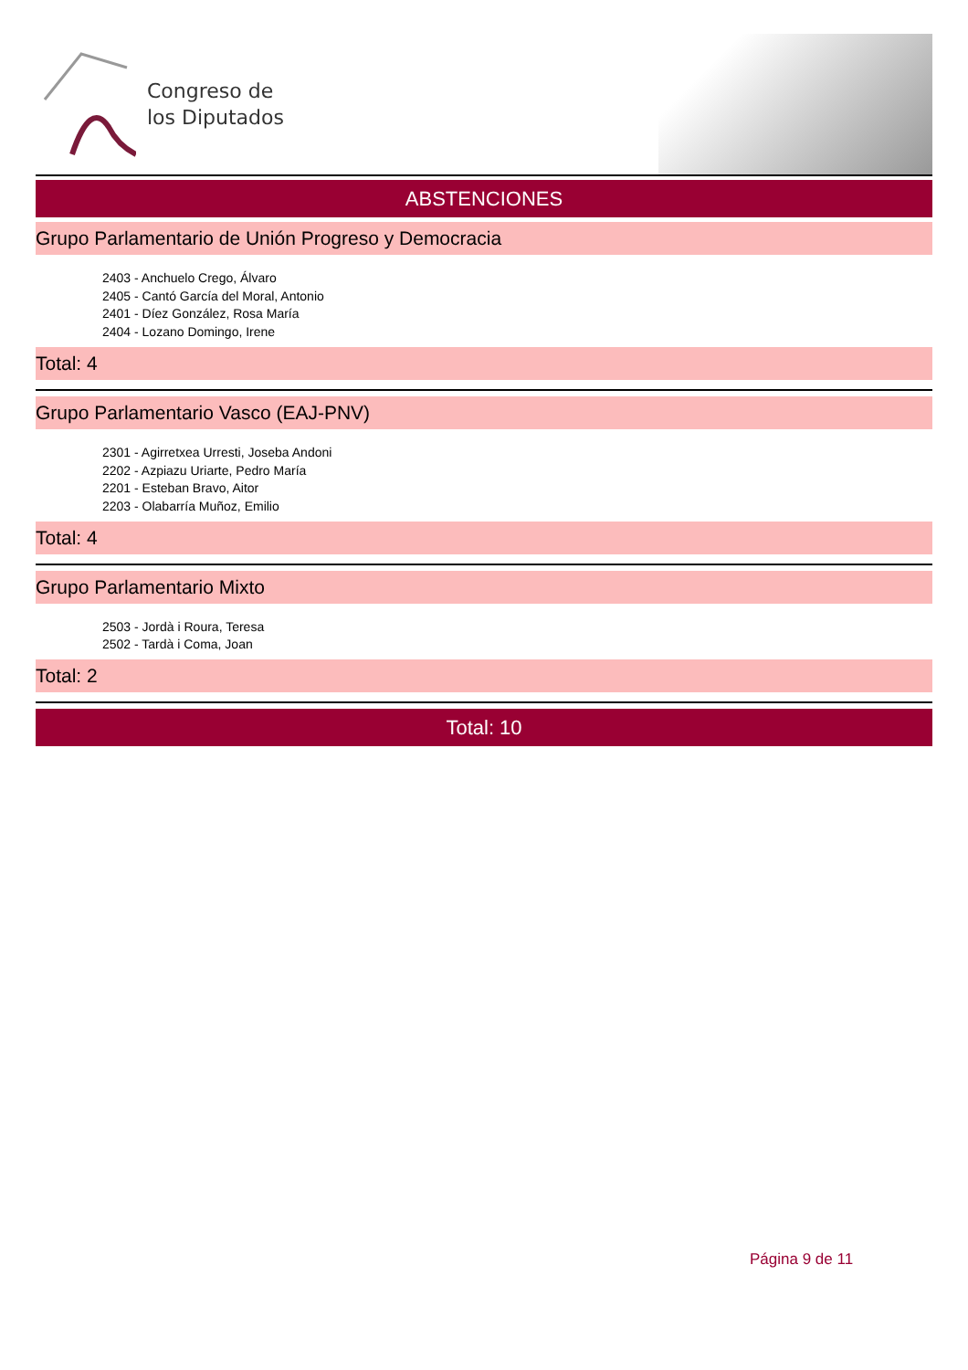Congreso de
los Diputados
ABSTENCIONES
Grupo Parlamentario de Unión Progreso y Democracia
2403 - Anchuelo Crego, Álvaro
2405 - Cantó García del Moral, Antonio
2401 - Díez González, Rosa María
2404 - Lozano Domingo, Irene
Total: 4
Grupo Parlamentario Vasco (EAJ-PNV)
2301 - Agirretxea Urresti, Joseba Andoni
2202 - Azpiazu Uriarte, Pedro María
2201 - Esteban Bravo, Aitor
2203 - Olabarría Muñoz, Emilio
Total: 4
Grupo Parlamentario Mixto
2503 - Jordà i Roura, Teresa
2502 - Tardà i Coma, Joan
Total: 2
Total: 10
Página 9 de 11